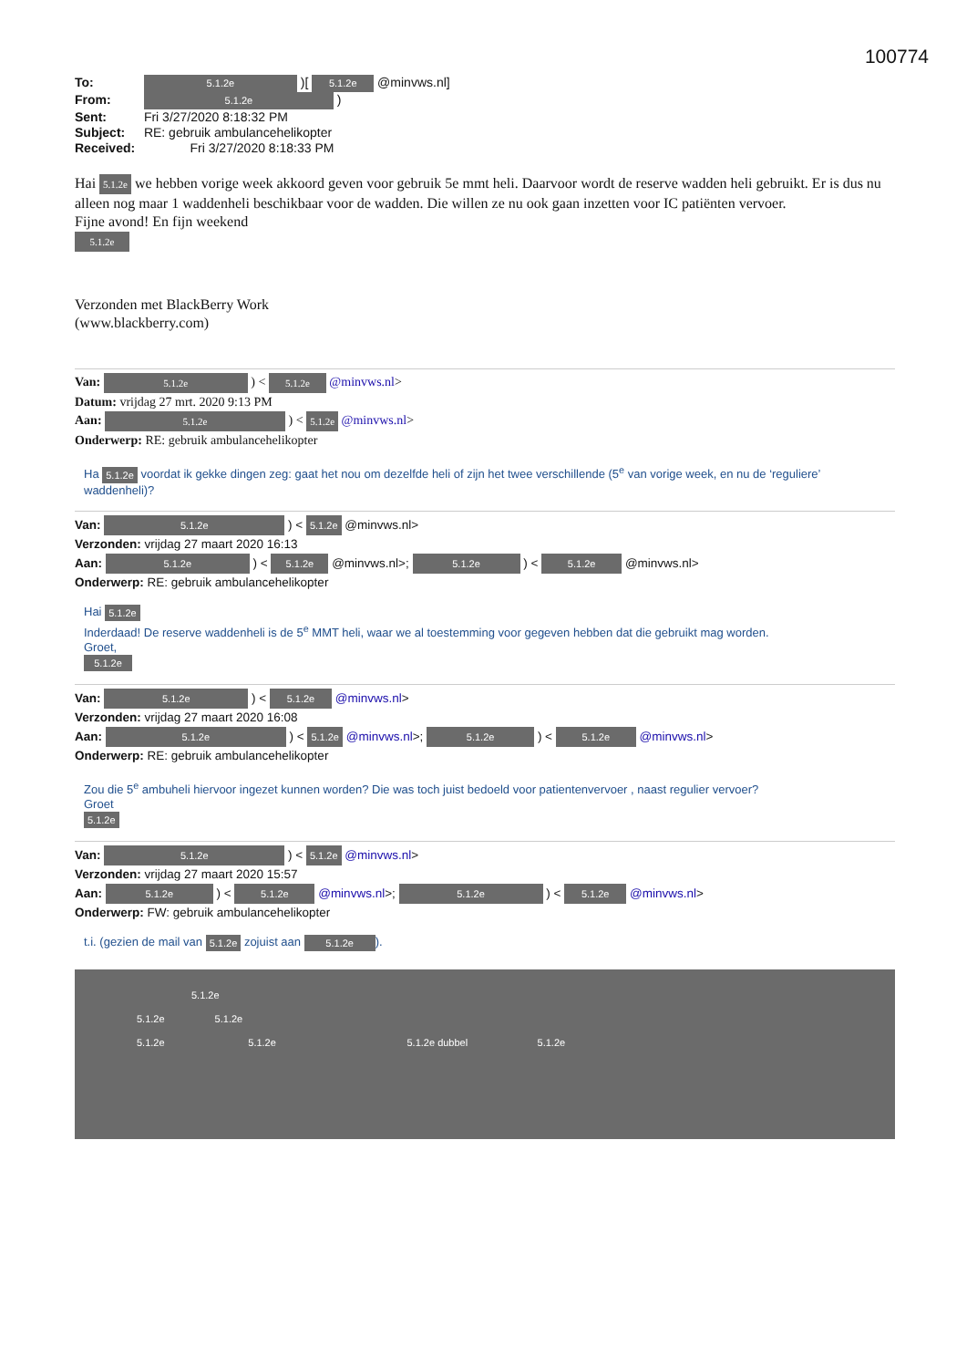100774
To: 5.1.2e )[ 5.1.2e @minvws.nl]
From: 5.1.2e )
Sent: Fri 3/27/2020 8:18:32 PM
Subject: RE: gebruik ambulancehelikopter
Received: Fri 3/27/2020 8:18:33 PM
Hai 5.1.2e we hebben vorige week akkoord geven voor gebruik 5e mmt heli. Daarvoor wordt de reserve wadden heli gebruikt. Er is dus nu alleen nog maar 1 waddenheli beschikbaar voor de wadden. Die willen ze nu ook gaan inzetten voor IC patiënten vervoer.
Fijne avond! En fijn weekend
5.1.2e
Verzonden met BlackBerry Work
(www.blackberry.com)
Van: 5.1.2e ) < 5.1.2e @minvws.nl>
Datum: vrijdag 27 mrt. 2020 9:13 PM
Aan: 5.1.2e ) < 5.1.2e @minvws.nl>
Onderwerp: RE: gebruik ambulancehelikopter
Ha 5.1.2e voordat ik gekke dingen zeg: gaat het nou om dezelfde heli of zijn het twee verschillende (5<sup>e</sup> van vorige week, en nu de ‘reguliere’ waddenheli)?
Van: 5.1.2e ) < 5.1.2e @minvws.nl>
Verzonden: vrijdag 27 maart 2020 16:13
Aan: 5.1.2e ) < 5.1.2e @minvws.nl>; 5.1.2e ) < 5.1.2e @minvws.nl>
Onderwerp: RE: gebruik ambulancehelikopter
Hai 5.1.2e
Inderdaad! De reserve waddenheli is de 5<sup>e</sup> MMT heli, waar we al toestemming voor gegeven hebben dat die gebruikt mag worden.
Groet,
5.1.2e
Van: 5.1.2e ) < 5.1.2e @minvws.nl>
Verzonden: vrijdag 27 maart 2020 16:08
Aan: 5.1.2e ) < 5.1.2e @minvws.nl>; 5.1.2e ) < 5.1.2e @minvws.nl>
Onderwerp: RE: gebruik ambulancehelikopter
Zou die 5<sup>e</sup> ambuheli hiervoor ingezet kunnen worden? Die was toch juist bedoeld voor patientenvervoer , naast regulier vervoer?
Groet
5.1.2e
Van: 5.1.2e ) < 5.1.2e @minvws.nl>
Verzonden: vrijdag 27 maart 2020 15:57
Aan: 5.1.2e ) < 5.1.2e @minvws.nl>; 5.1.2e ) < 5.1.2e @minvws.nl>
Onderwerp: FW: gebruik ambulancehelikopter
t.i. (gezien de mail van 5.1.2e zojuist aan 5.1.2e).
5.1.2e
5.1.2e 5.1.2e
5.1.2e 5.1.2e 5.1.2e dubbel 5.1.2e